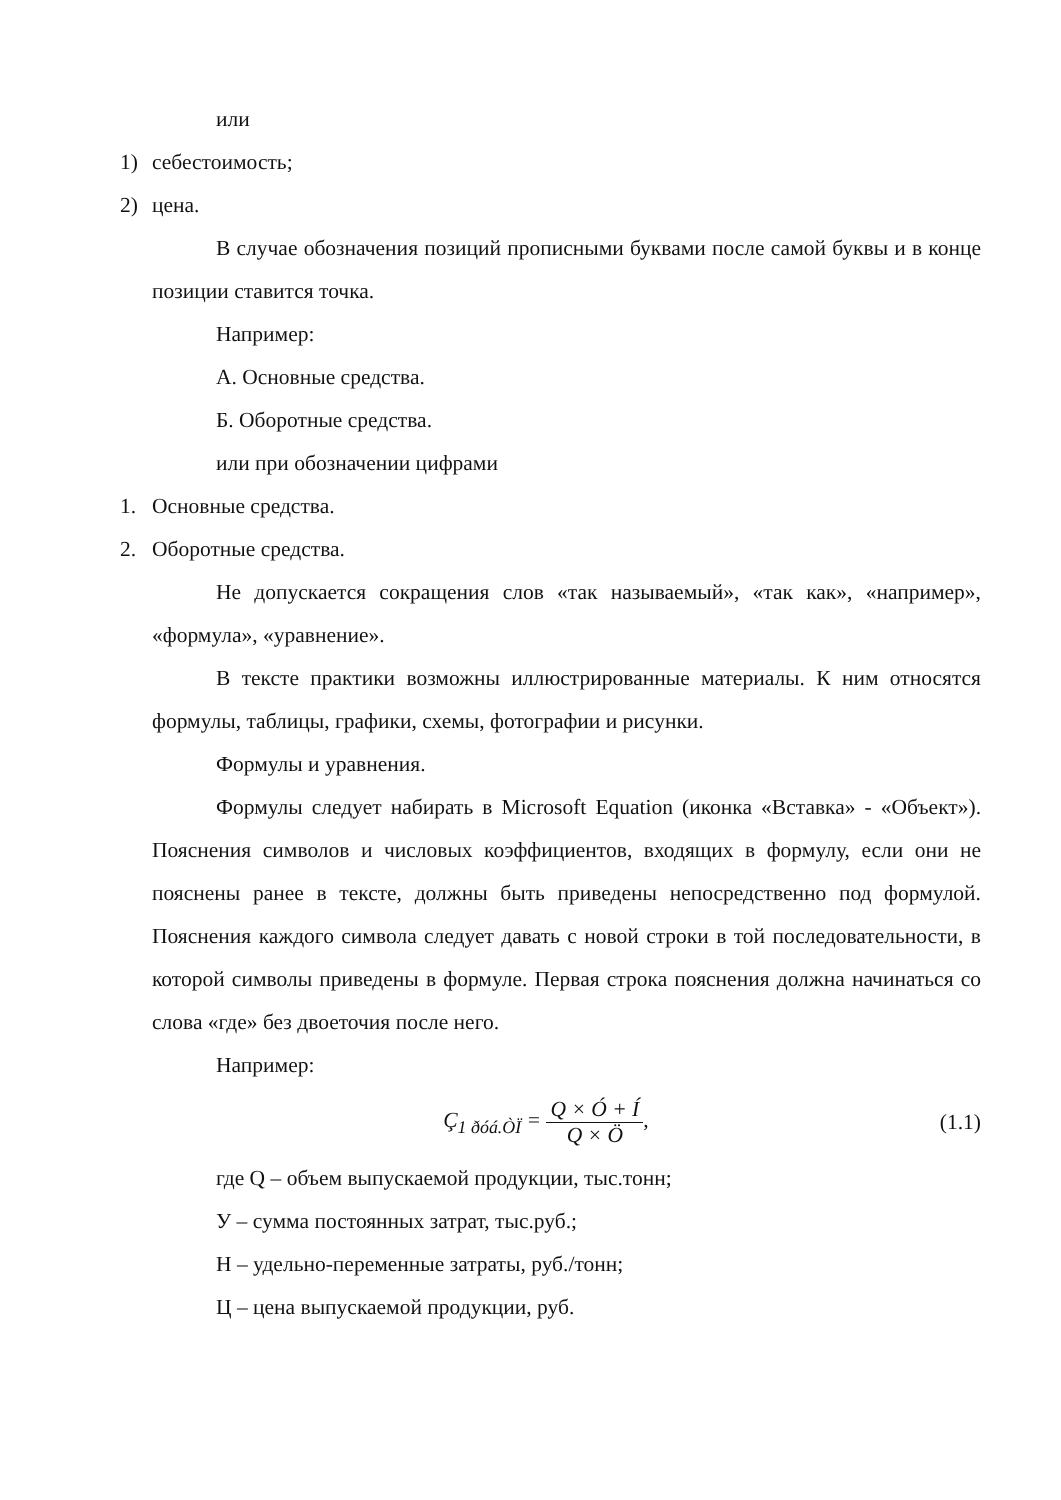или
1) себестоимость;
2) цена.
В случае обозначения позиций прописными буквами после самой буквы и в конце позиции ставится точка.
Например:
А. Основные средства.
Б. Оборотные средства.
или при обозначении цифрами
1. Основные средства.
2. Оборотные средства.
Не допускается сокращения слов «так называемый», «так как», «например», «формула», «уравнение».
В тексте практики возможны иллюстрированные материалы. К ним относятся формулы, таблицы, графики, схемы, фотографии и рисунки.
Формулы и уравнения.
Формулы следует набирать в Microsoft Equation (иконка «Вставка» - «Объект»). Пояснения символов и числовых коэффициентов, входящих в формулу, если они не пояснены ранее в тексте, должны быть приведены непосредственно под формулой. Пояснения каждого символа следует давать с новой строки в той последовательности, в которой символы приведены в формуле. Первая строка пояснения должна начинаться со слова «где» без двоеточия после него.
Например:
Ç<sub>1 ðóá.ÒÏ</sub> = Q × Ó + Í Q × Ö, (1.1)
где Q – объем выпускаемой продукции, тыс.тонн;
У – сумма постоянных затрат, тыс.руб.;
Н – удельно-переменные затраты, руб./тонн;
Ц – цена выпускаемой продукции, руб.